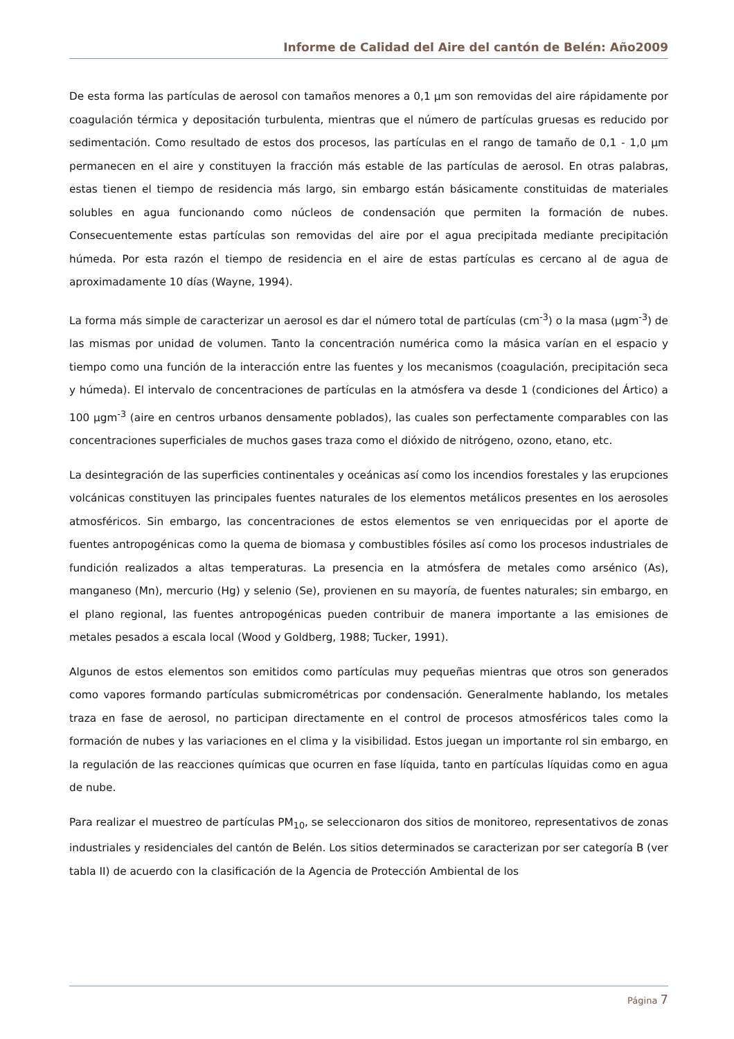Informe de Calidad del Aire del cantón de Belén: Año2009
De esta forma las partículas de aerosol con tamaños menores a 0,1 µm son removidas del aire rápidamente por coagulación térmica y depositación turbulenta, mientras que el número de partículas gruesas es reducido por sedimentación. Como resultado de estos dos procesos, las partículas en el rango de tamaño de 0,1 - 1,0 µm permanecen en el aire y constituyen la fracción más estable de las partículas de aerosol. En otras palabras, estas tienen el tiempo de residencia más largo, sin embargo están básicamente constituidas de materiales solubles en agua funcionando como núcleos de condensación que permiten la formación de nubes. Consecuentemente estas partículas son removidas del aire por el agua precipitada mediante precipitación húmeda. Por esta razón el tiempo de residencia en el aire de estas partículas es cercano al de agua de aproximadamente 10 días (Wayne, 1994).
La forma más simple de caracterizar un aerosol es dar el número total de partículas (cm<sup>-3</sup>) o la masa (µgm<sup>-3</sup>) de las mismas por unidad de volumen. Tanto la concentración numérica como la másica varían en el espacio y tiempo como una función de la interacción entre las fuentes y los mecanismos (coagulación, precipitación seca y húmeda). El intervalo de concentraciones de partículas en la atmósfera va desde 1 (condiciones del Ártico) a 100 µgm<sup>-3</sup> (aire en centros urbanos densamente poblados), las cuales son perfectamente comparables con las concentraciones superficiales de muchos gases traza como el dióxido de nitrógeno, ozono, etano, etc.
La desintegración de las superficies continentales y oceánicas así como los incendios forestales y las erupciones volcánicas constituyen las principales fuentes naturales de los elementos metálicos presentes en los aerosoles atmosféricos. Sin embargo, las concentraciones de estos elementos se ven enriquecidas por el aporte de fuentes antropogénicas como la quema de biomasa y combustibles fósiles así como los procesos industriales de fundición realizados a altas temperaturas. La presencia en la atmósfera de metales como arsénico (As), manganeso (Mn), mercurio (Hg) y selenio (Se), provienen en su mayoría, de fuentes naturales; sin embargo, en el plano regional, las fuentes antropogénicas pueden contribuir de manera importante a las emisiones de metales pesados a escala local (Wood y Goldberg, 1988; Tucker, 1991).
Algunos de estos elementos son emitidos como partículas muy pequeñas mientras que otros son generados como vapores formando partículas submicrométricas por condensación. Generalmente hablando, los metales traza en fase de aerosol, no participan directamente en el control de procesos atmosféricos tales como la formación de nubes y las variaciones en el clima y la visibilidad. Estos juegan un importante rol sin embargo, en la regulación de las reacciones químicas que ocurren en fase líquida, tanto en partículas líquidas como en agua de nube.
Para realizar el muestreo de partículas PM<sub>10</sub>, se seleccionaron dos sitios de monitoreo, representativos de zonas industriales y residenciales del cantón de Belén. Los sitios determinados se caracterizan por ser categoría B (ver tabla II) de acuerdo con la clasificación de la Agencia de Protección Ambiental de los
Página 7